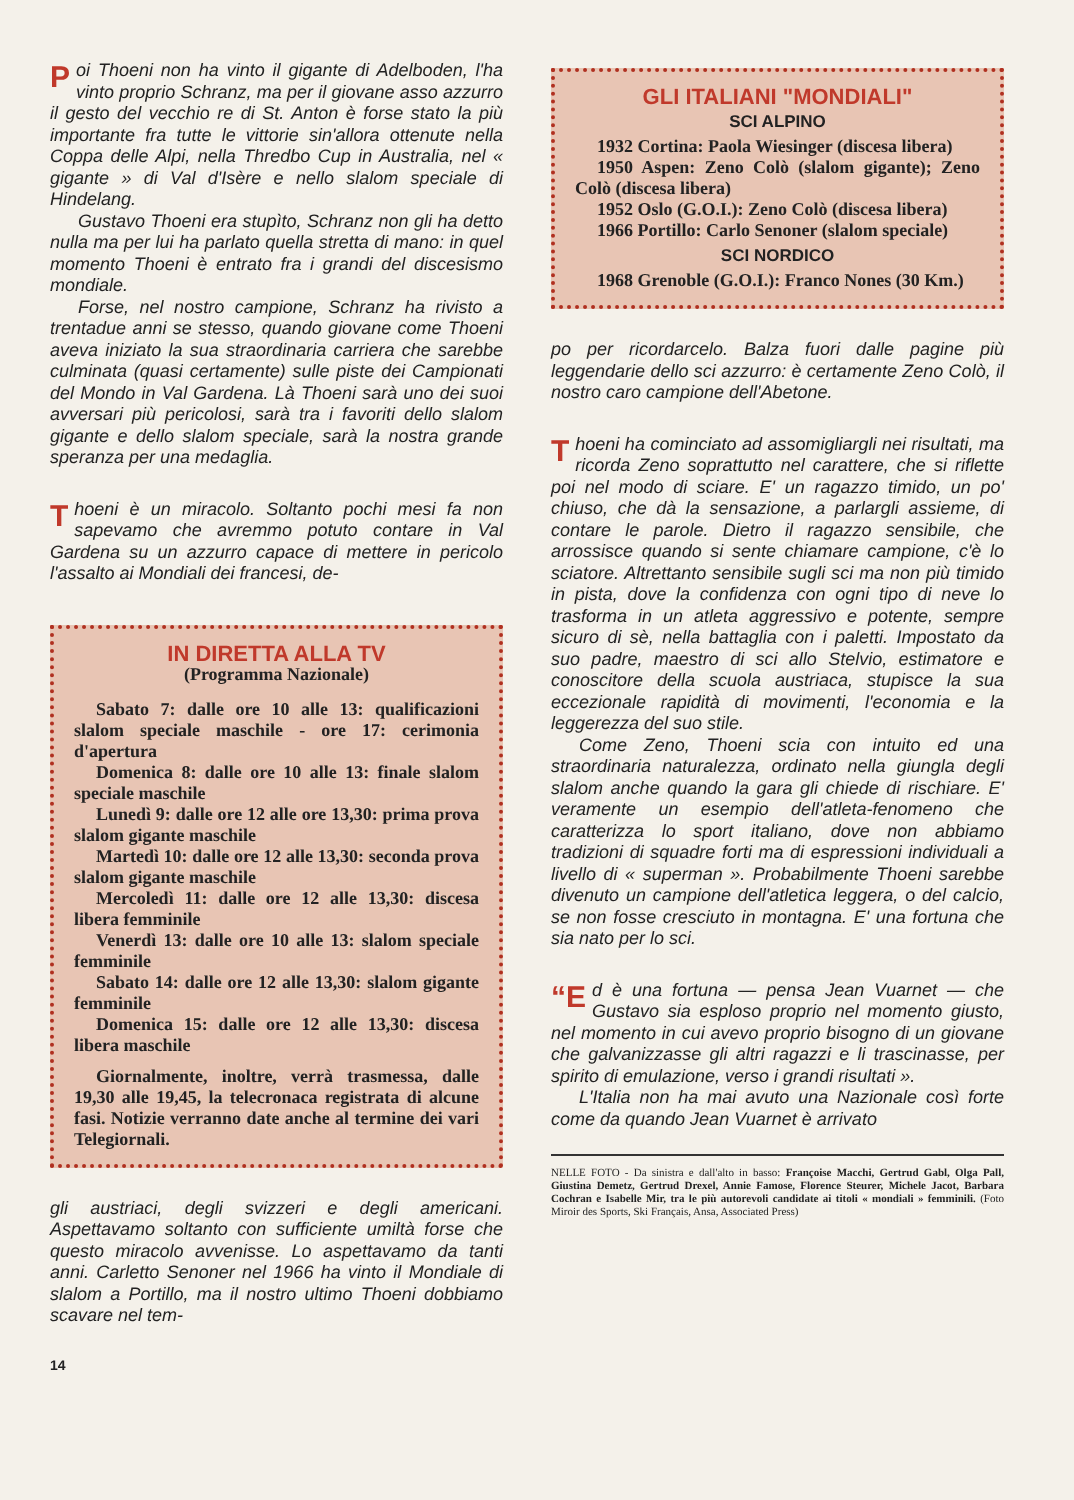Poi Thoeni non ha vinto il gigante di Adelboden, l'ha vinto proprio Schranz, ma per il giovane asso azzurro il gesto del vecchio re di St. Anton è forse stato la più importante fra tutte le vittorie sin'allora ottenute nella Coppa delle Alpi, nella Thredbo Cup in Australia, nel « gigante » di Val d'Isère e nello slalom speciale di Hindelang.
Gustavo Thoeni era stupìto, Schranz non gli ha detto nulla ma per lui ha parlato quella stretta di mano: in quel momento Thoeni è entrato fra i grandi del discesismo mondiale.
Forse, nel nostro campione, Schranz ha rivisto a trentadue anni se stesso, quando giovane come Thoeni aveva iniziato la sua straordinaria carriera che sarebbe culminata (quasi certamente) sulle piste dei Campionati del Mondo in Val Gardena. Là Thoeni sarà uno dei suoi avversari più pericolosi, sarà tra i favoriti dello slalom gigante e dello slalom speciale, sarà la nostra grande speranza per una medaglia.
Thoeni è un miracolo. Soltanto pochi mesi fa non sapevamo che avremmo potuto contare in Val Gardena su un azzurro capace di mettere in pericolo l'assalto ai Mondiali dei francesi, de-
IN DIRETTA ALLA TV
(Programma Nazionale)
Sabato 7: dalle ore 10 alle 13: qualificazioni slalom speciale maschile - ore 17: cerimonia d'apertura
Domenica 8: dalle ore 10 alle 13: finale slalom speciale maschile
Lunedì 9: dalle ore 12 alle ore 13,30: prima prova slalom gigante maschile
Martedì 10: dalle ore 12 alle 13,30: seconda prova slalom gigante maschile
Mercoledì 11: dalle ore 12 alle 13,30: discesa libera femminile
Venerdì 13: dalle ore 10 alle 13: slalom speciale femminile
Sabato 14: dalle ore 12 alle 13,30: slalom gigante femminile
Domenica 15: dalle ore 12 alle 13,30: discesa libera maschile
Giornalmente, inoltre, verrà trasmessa, dalle 19,30 alle 19,45, la telecronaca registrata di alcune fasi. Notizie verranno date anche al termine dei vari Telegiornali.
gli austriaci, degli svizzeri e degli americani. Aspettavamo soltanto con sufficiente umiltà forse che questo miracolo avvenisse. Lo aspettavamo da tanti anni. Carletto Senoner nel 1966 ha vinto il Mondiale di slalom a Portillo, ma il nostro ultimo Thoeni dobbiamo scavare nel tem-
GLI ITALIANI "MONDIALI"
SCI ALPINO
1932 Cortina: Paola Wiesinger (discesa libera)
1950 Aspen: Zeno Colò (slalom gigante); Zeno Colò (discesa libera)
1952 Oslo (G.O.I.): Zeno Colò (discesa libera)
1966 Portillo: Carlo Senoner (slalom speciale)
SCI NORDICO
1968 Grenoble (G.O.I.): Franco Nones (30 Km.)
po per ricordarcelo. Balza fuori dalle pagine più leggendarie dello sci azzurro: è certamente Zeno Colò, il nostro caro campione dell'Abetone.
Thoeni ha cominciato ad assomigliargli nei risultati, ma ricorda Zeno soprattutto nel carattere, che si riflette poi nel modo di sciare. E' un ragazzo timido, un po' chiuso, che dà la sensazione, a parlargli assieme, di contare le parole. Dietro il ragazzo sensibile, che arrossisce quando si sente chiamare campione, c'è lo sciatore. Altrettanto sensibile sugli sci ma non più timido in pista, dove la confidenza con ogni tipo di neve lo trasforma in un atleta aggressivo e potente, sempre sicuro di sè, nella battaglia con i paletti. Impostato da suo padre, maestro di sci allo Stelvio, estimatore e conoscitore della scuola austriaca, stupisce la sua eccezionale rapidità di movimenti, l'economia e la leggerezza del suo stile.
Come Zeno, Thoeni scia con intuito ed una straordinaria naturalezza, ordinato nella giungla degli slalom anche quando la gara gli chiede di rischiare. E' veramente un esempio dell'atleta-fenomeno che caratterizza lo sport italiano, dove non abbiamo tradizioni di squadre forti ma di espressioni individuali a livello di « superman ». Probabilmente Thoeni sarebbe divenuto un campione dell'atletica leggera, o del calcio, se non fosse cresciuto in montagna. E' una fortuna che sia nato per lo sci.
“E d è una fortuna — pensa Jean Vuarnet — che Gustavo sia esploso proprio nel momento giusto, nel momento in cui avevo proprio bisogno di un giovane che galvanizzasse gli altri ragazzi e li trascinasse, per spirito di emulazione, verso i grandi risultati ».
L'Italia non ha mai avuto una Nazionale così forte come da quando Jean Vuarnet è arrivato
NELLE FOTO - Da sinistra e dall'alto in basso: Françoise Macchi, Gertrud Gabl, Olga Pall, Giustina Demetz, Gertrud Drexel, Annie Famose, Florence Steurer, Michele Jacot, Barbara Cochran e Isabelle Mir, tra le più autorevoli candidate ai titoli « mondiali » femminili. (Foto Miroir des Sports, Ski Français, Ansa, Associated Press)
14